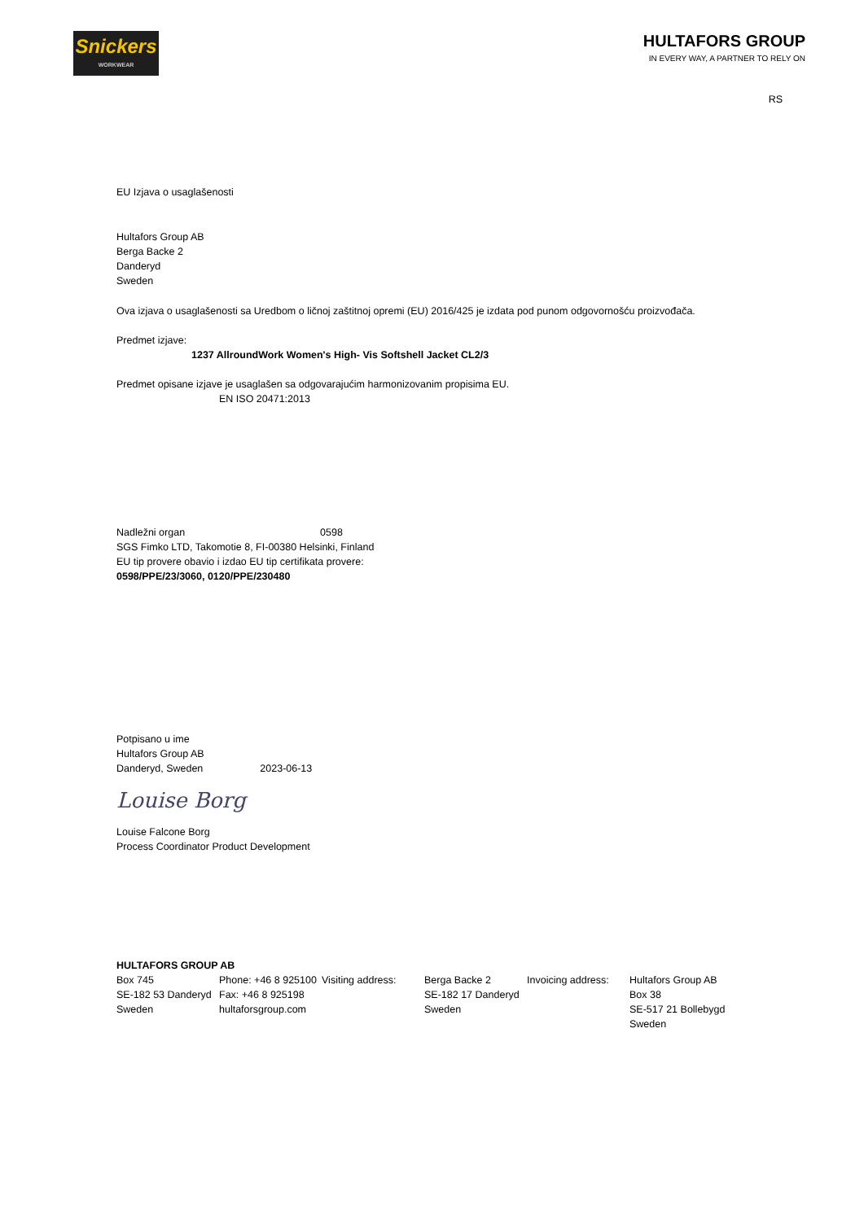Snickers
WORKWEAR
HULTAFORS GROUP
IN EVERY WAY, A PARTNER TO RELY ON
RS
EU Izjava o usaglašenosti
Hultafors Group AB
Berga Backe 2
Danderyd
Sweden
Ova izjava o usaglašenosti sa Uredbom o ličnoj zaštitnoj opremi (EU) 2016/425 je izdata pod punom odgovornošću proizvođača.
Predmet izjave:
1237 AllroundWork Women's High- Vis Softshell Jacket CL2/3
Predmet opisane izjave je usaglašen sa odgovarajućim harmonizovanim propisima EU.
EN ISO 20471:2013
Nadležni organ 0598
SGS Fimko LTD, Takomotie 8, FI-00380 Helsinki, Finland
EU tip provere obavio i izdao EU tip certifikata provere:
0598/PPE/23/3060, 0120/PPE/230480
Potpisano u ime
Hultafors Group AB
Danderyd, Sweden 2023-06-13
Louise Borg
Louise Falcone Borg
Process Coordinator Product Development
HULTAFORS GROUP AB
| Box 745 SE-182 53 Danderyd Sweden | Phone: +46 8 925100 Fax: +46 8 925198 hultaforsgroup.com | Visiting address: | Berga Backe 2 SE-182 17 Danderyd Sweden | Invoicing address: | Hultafors Group AB Box 38 SE-517 21 Bollebygd Sweden |